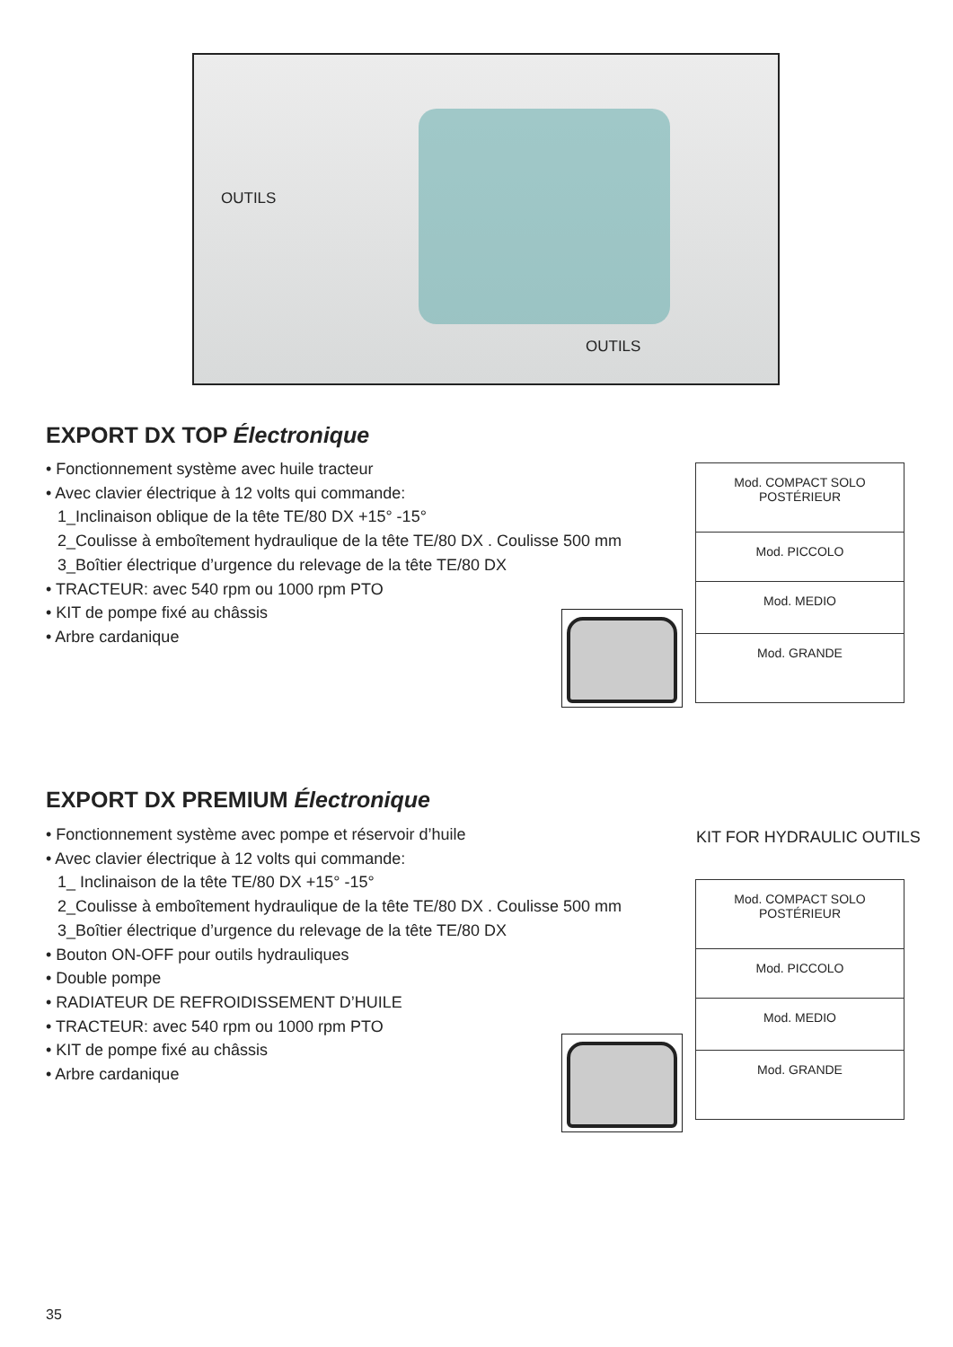OUTILS
OUTILS
EXPORT DX TOP Électronique
• Fonctionnement système avec huile tracteur
• Avec clavier électrique à 12 volts qui commande:
1_Inclinaison oblique de la tête TE/80 DX +15° -15°
2_Coulisse à emboîtement hydraulique de la tête TE/80 DX . Coulisse 500 mm
3_Boîtier électrique d’urgence du relevage de la tête TE/80 DX
• TRACTEUR: avec 540 rpm ou 1000 rpm PTO
• KIT de pompe fixé au châssis
• Arbre cardanique
| Mod. COMPACT SOLO POSTÉRIEUR |
| Mod. PICCOLO |
| Mod. MEDIO |
| Mod. GRANDE |
EXPORT DX PREMIUM Électronique
• Fonctionnement système avec pompe et réservoir d’huile
• Avec clavier électrique à 12 volts qui commande:
1_ Inclinaison de la tête TE/80 DX +15° -15°
2_Coulisse à emboîtement hydraulique de la tête TE/80 DX . Coulisse 500 mm
3_Boîtier électrique d’urgence du relevage de la tête TE/80 DX
• Bouton ON-OFF pour outils hydrauliques
• Double pompe
• RADIATEUR DE REFROIDISSEMENT D’HUILE
• TRACTEUR: avec 540 rpm ou 1000 rpm PTO
• KIT de pompe fixé au châssis
• Arbre cardanique
KIT FOR HYDRAULIC OUTILS
| Mod. COMPACT SOLO POSTÉRIEUR |
| Mod. PICCOLO |
| Mod. MEDIO |
| Mod. GRANDE |
35